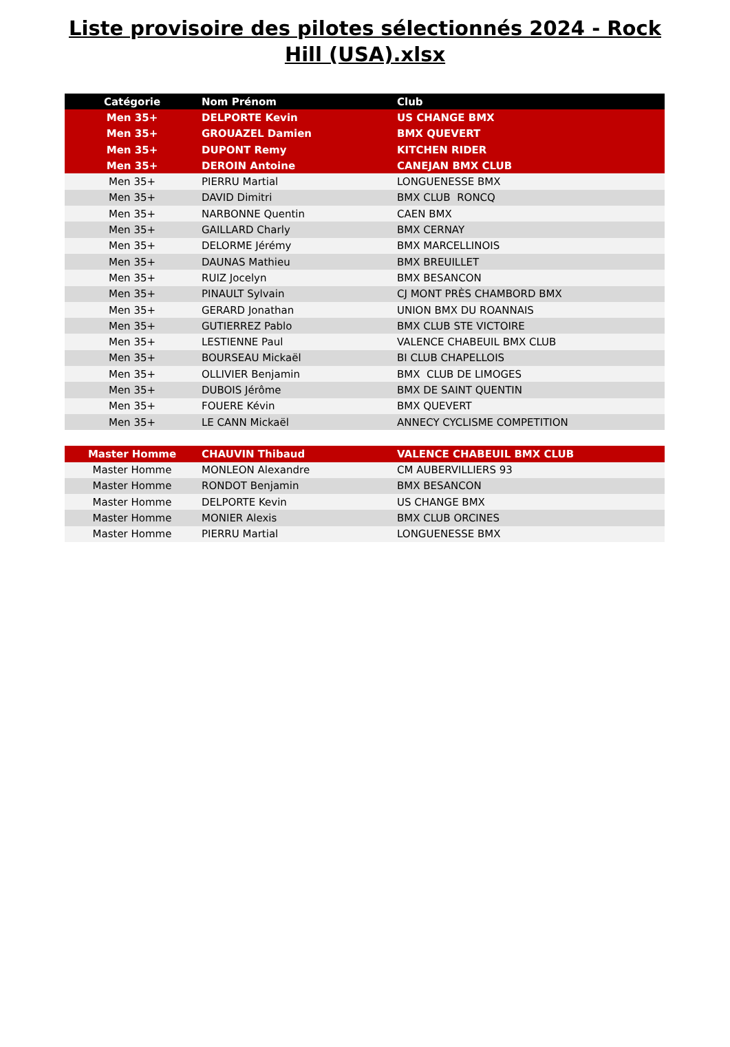Liste provisoire des pilotes sélectionnés 2024 - Rock Hill (USA).xlsx
| Catégorie | Nom Prénom | Club |
| --- | --- | --- |
| Men 35+ | DELPORTE Kevin | US CHANGE BMX |
| Men 35+ | GROUAZEL Damien | BMX QUEVERT |
| Men 35+ | DUPONT Remy | KITCHEN RIDER |
| Men 35+ | DEROIN Antoine | CANEJAN BMX CLUB |
| Men 35+ | PIERRU Martial | LONGUENESSE BMX |
| Men 35+ | DAVID Dimitri | BMX CLUB RONCQ |
| Men 35+ | NARBONNE Quentin | CAEN BMX |
| Men 35+ | GAILLARD Charly | BMX CERNAY |
| Men 35+ | DELORME Jérémy | BMX MARCELLINOIS |
| Men 35+ | DAUNAS Mathieu | BMX BREUILLET |
| Men 35+ | RUIZ Jocelyn | BMX BESANCON |
| Men 35+ | PINAULT Sylvain | CJ MONT PRÈS CHAMBORD BMX |
| Men 35+ | GERARD Jonathan | UNION BMX DU ROANNAIS |
| Men 35+ | GUTIERREZ Pablo | BMX CLUB STE VICTOIRE |
| Men 35+ | LESTIENNE Paul | VALENCE CHABEUIL BMX CLUB |
| Men 35+ | BOURSEAU Mickaël | BI CLUB CHAPELLOIS |
| Men 35+ | OLLIVIER Benjamin | BMX CLUB DE LIMOGES |
| Men 35+ | DUBOIS Jérôme | BMX DE SAINT QUENTIN |
| Men 35+ | FOUERE Kévin | BMX QUEVERT |
| Men 35+ | LE CANN Mickaël | ANNECY CYCLISME COMPETITION |
| Master Homme | CHAUVIN Thibaud | VALENCE CHABEUIL BMX CLUB |
| Master Homme | MONLEON Alexandre | CM AUBERVILLIERS 93 |
| Master Homme | RONDOT Benjamin | BMX BESANCON |
| Master Homme | DELPORTE Kevin | US CHANGE BMX |
| Master Homme | MONIER Alexis | BMX CLUB ORCINES |
| Master Homme | PIERRU Martial | LONGUENESSE BMX |